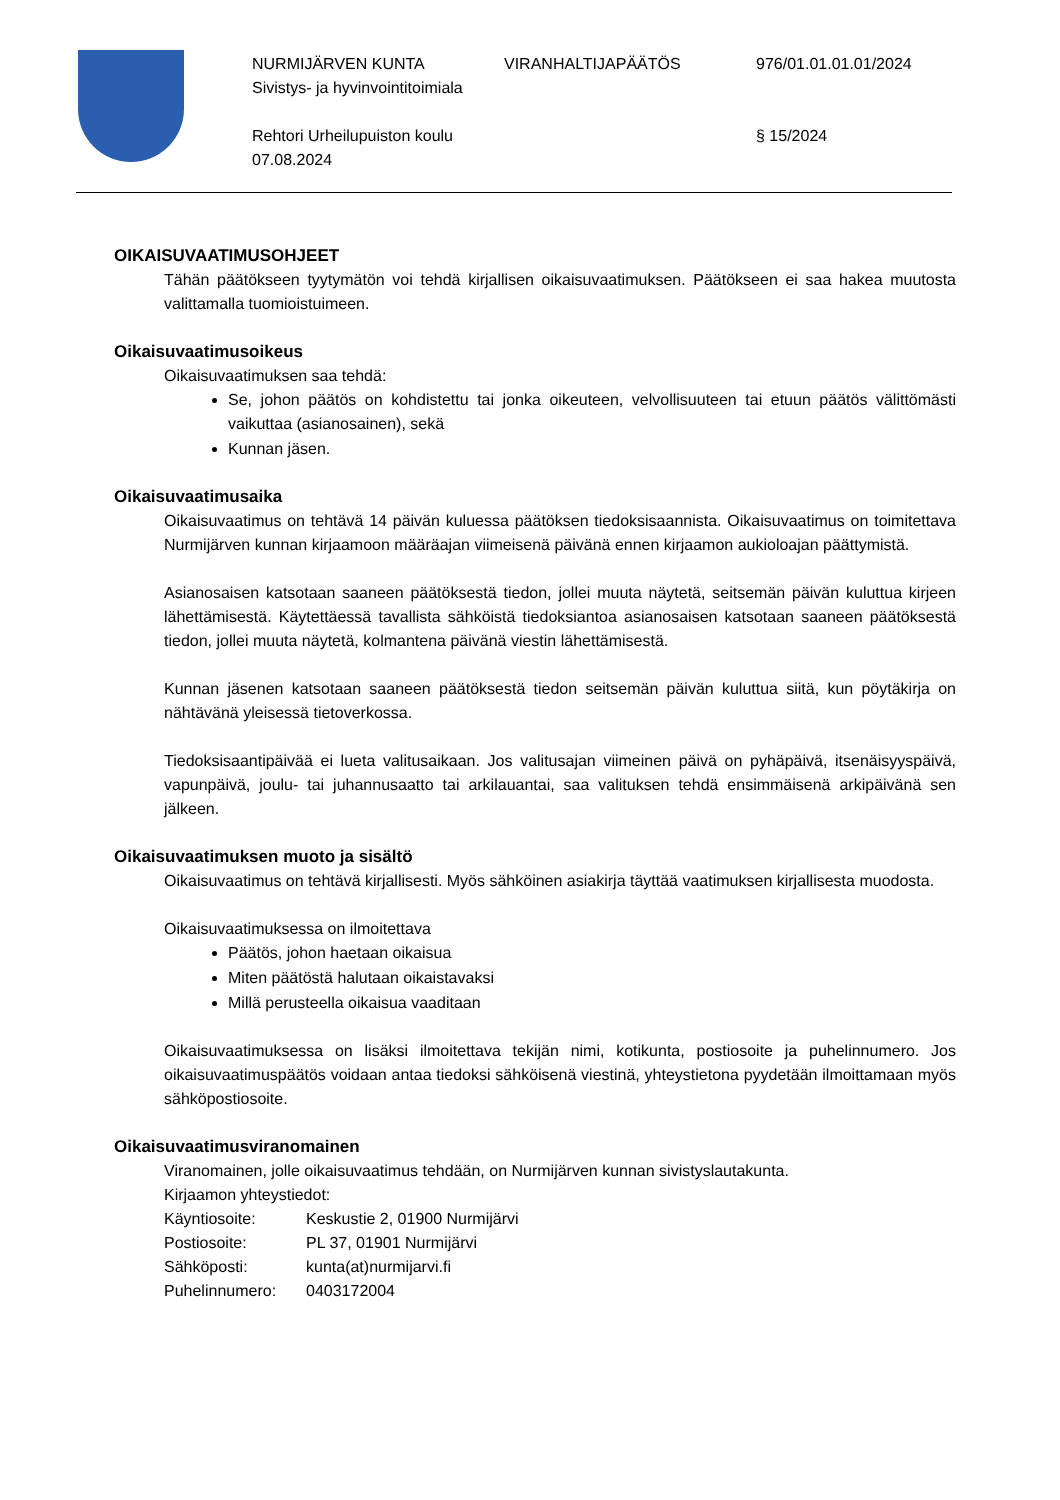NURMIJÄRVEN KUNTA VIRANHALTIJAPÄÄTÖS 976/01.01.01.01/2024
Sivistys- ja hyvinvointitoimiala
Rehtori Urheilupuiston koulu 07.08.2024 § 15/2024
OIKAISUVAATIMUSOHJEET
Tähän päätökseen tyytymätön voi tehdä kirjallisen oikaisuvaatimuksen. Päätökseen ei saa hakea muutosta valittamalla tuomioistuimeen.
Oikaisuvaatimusoikeus
Oikaisuvaatimuksen saa tehdä:
Se, johon päätös on kohdistettu tai jonka oikeuteen, velvollisuuteen tai etuun päätös välittömästi vaikuttaa (asianosainen), sekä
Kunnan jäsen.
Oikaisuvaatimusaika
Oikaisuvaatimus on tehtävä 14 päivän kuluessa päätöksen tiedoksisaannista. Oikaisuvaatimus on toimitettava Nurmijärven kunnan kirjaamoon määräajan viimeisenä päivänä ennen kirjaamon aukioloajan päättymistä.
Asianosaisen katsotaan saaneen päätöksestä tiedon, jollei muuta näytetä, seitsemän päivän kuluttua kirjeen lähettämisestä. Käytettäessä tavallista sähköistä tiedoksiantoa asianosaisen katsotaan saaneen päätöksestä tiedon, jollei muuta näytetä, kolmantena päivänä viestin lähettämisestä.
Kunnan jäsenen katsotaan saaneen päätöksestä tiedon seitsemän päivän kuluttua siitä, kun pöytäkirja on nähtävänä yleisessä tietoverkossa.
Tiedoksisaantipäivää ei lueta valitusaikaan. Jos valitusajan viimeinen päivä on pyhäpäivä, itsenäisyyspäivä, vapunpäivä, joulu- tai juhannusaatto tai arkilauantai, saa valituksen tehdä ensimmäisenä arkipäivänä sen jälkeen.
Oikaisuvaatimuksen muoto ja sisältö
Oikaisuvaatimus on tehtävä kirjallisesti. Myös sähköinen asiakirja täyttää vaatimuksen kirjallisesta muodosta.
Oikaisuvaatimuksessa on ilmoitettava
Päätös, johon haetaan oikaisua
Miten päätöstä halutaan oikaistavaksi
Millä perusteella oikaisua vaaditaan
Oikaisuvaatimuksessa on lisäksi ilmoitettava tekijän nimi, kotikunta, postiosoite ja puhelinnumero. Jos oikaisuvaatimuspäätös voidaan antaa tiedoksi sähköisenä viestinä, yhteystietona pyydetään ilmoittamaan myös sähköpostiosoite.
Oikaisuvaatimusviranomainen
Viranomainen, jolle oikaisuvaatimus tehdään, on Nurmijärven kunnan sivistyslautakunta.
Kirjaamon yhteystiedot:
Käyntiosoite: Keskustie 2, 01900 Nurmijärvi
Postiosoite: PL 37, 01901 Nurmijärvi
Sähköposti: kunta(at)nurmijarvi.fi
Puhelinnumero: 0403172004